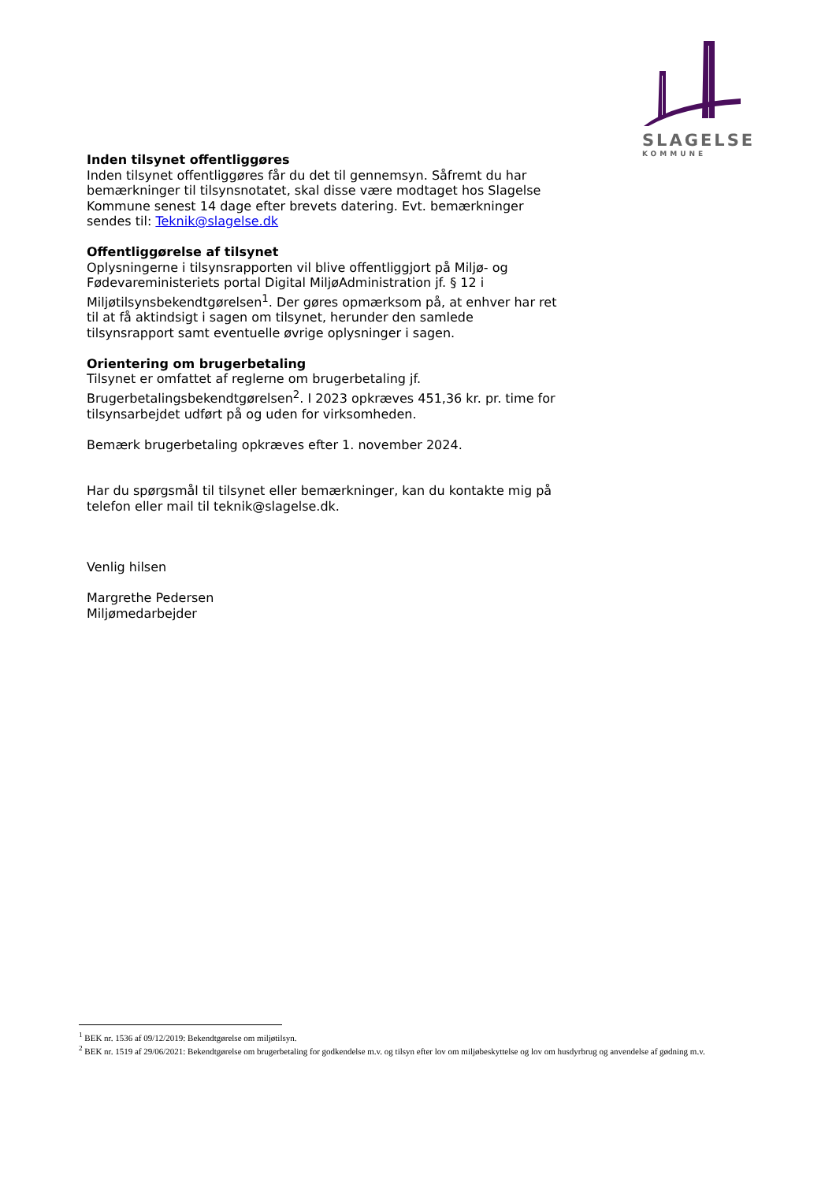SLAGELSE
KOMMUNE
Inden tilsynet offentliggøres
Inden tilsynet offentliggøres får du det til gennemsyn. Såfremt du har bemærkninger til tilsynsnotatet, skal disse være modtaget hos Slagelse Kommune senest 14 dage efter brevets datering. Evt. bemærkninger sendes til: Teknik@slagelse.dk
Offentliggørelse af tilsynet
Oplysningerne i tilsynsrapporten vil blive offentliggjort på Miljø- og Fødevareministeriets portal Digital MiljøAdministration jf. § 12 i Miljøtilsynsbekendtgørelsen<sup>1</sup>. Der gøres opmærksom på, at enhver har ret til at få aktindsigt i sagen om tilsynet, herunder den samlede tilsynsrapport samt eventuelle øvrige oplysninger i sagen.
Orientering om brugerbetaling
Tilsynet er omfattet af reglerne om brugerbetaling jf. Brugerbetalingsbekendtgørelsen<sup>2</sup>. I 2023 opkræves 451,36 kr. pr. time for tilsynsarbejdet udført på og uden for virksomheden.
Bemærk brugerbetaling opkræves efter 1. november 2024.
Har du spørgsmål til tilsynet eller bemærkninger, kan du kontakte mig på telefon eller mail til teknik@slagelse.dk.
Venlig hilsen
Margrethe Pedersen
Miljømedarbejder
<sup>1</sup> BEK nr. 1536 af 09/12/2019: Bekendtgørelse om miljøtilsyn.
<sup>2</sup> BEK nr. 1519 af 29/06/2021: Bekendtgørelse om brugerbetaling for godkendelse m.v. og tilsyn efter lov om miljøbeskyttelse og lov om husdyrbrug og anvendelse af gødning m.v.